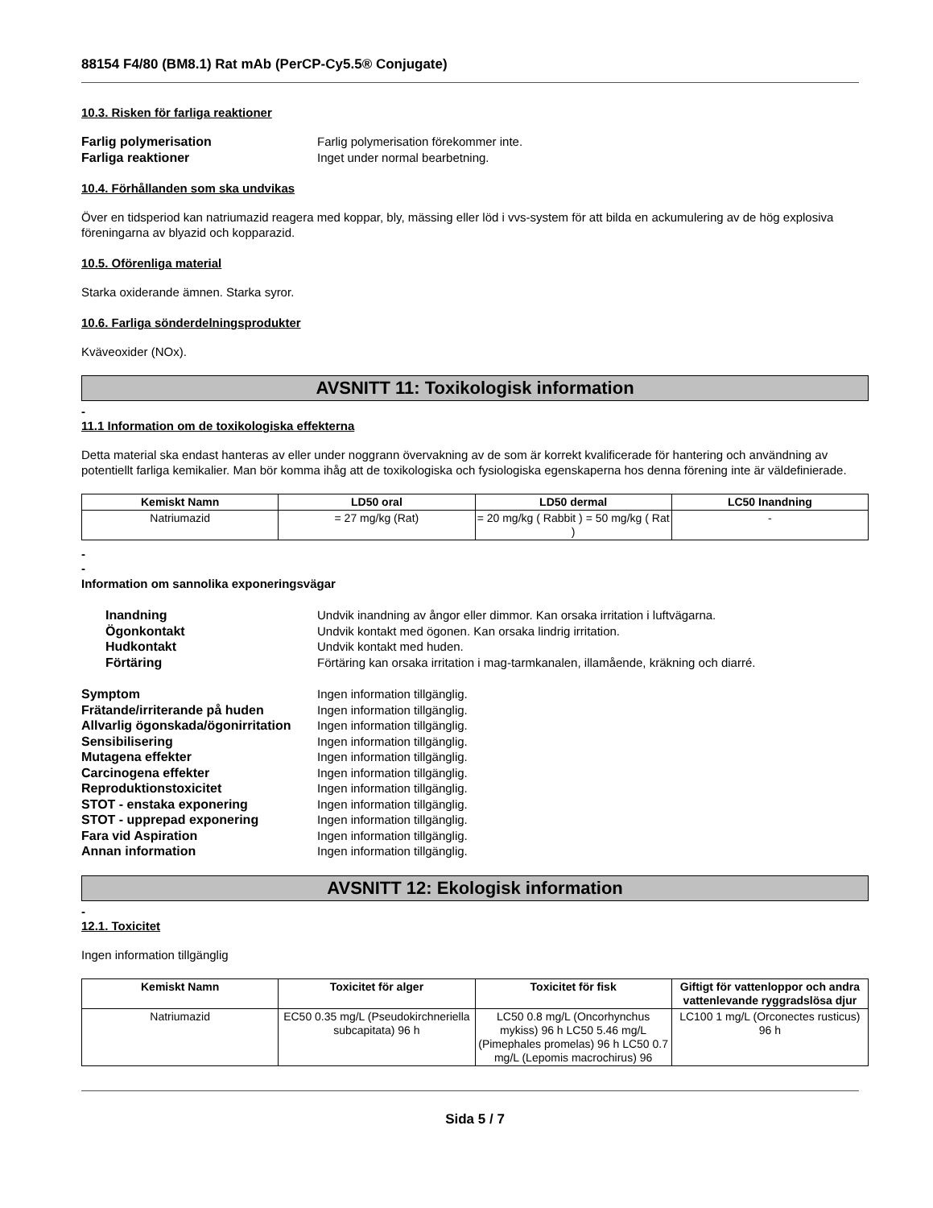88154 F4/80 (BM8.1) Rat mAb (PerCP-Cy5.5® Conjugate)
10.3. Risken för farliga reaktioner
Farlig polymerisation Farlig polymerisation förekommer inte. Farliga reaktioner Inget under normal bearbetning.
10.4. Förhållanden som ska undvikas
Över en tidsperiod kan natriumazid reagera med koppar, bly, mässing eller löd i vvs-system för att bilda en ackumulering av de hög explosiva föreningarna av blyazid och kopparazid.
10.5. Oförenliga material
Starka oxiderande ämnen. Starka syror.
10.6. Farliga sönderdelningsprodukter
Kväveoxider (NOx).
AVSNITT 11: Toxikologisk information
-
11.1 Information om de toxikologiska effekterna
Detta material ska endast hanteras av eller under noggrann övervakning av de som är korrekt kvalificerade för hantering och användning av potentiellt farliga kemikalier. Man bör komma ihåg att de toxikologiska och fysiologiska egenskaperna hos denna förening inte är väldefinierade.
| Kemiskt Namn | LD50 oral | LD50 dermal | LC50 Inandning |
| --- | --- | --- | --- |
| Natriumazid | = 27 mg/kg (Rat) | = 20 mg/kg ( Rabbit ) = 50 mg/kg ( Rat ) | - |
-
-
Information om sannolika exponeringsvägar
Inandning Undvik inandning av ångor eller dimmor. Kan orsaka irritation i luftvägarna. Ögonkontakt Undvik kontakt med ögonen. Kan orsaka lindrig irritation. Hudkontakt Undvik kontakt med huden. Förtäring Förtäring kan orsaka irritation i mag-tarmkanalen, illamående, kräkning och diarré.
Symptom Ingen information tillgänglig. Frätande/irriterande på huden Ingen information tillgänglig. Allvarlig ögonskada/ögonirritation Ingen information tillgänglig. Sensibilisering Ingen information tillgänglig. Mutagena effekter Ingen information tillgänglig. Carcinogena effekter Ingen information tillgänglig. Reproduktionstoxicitet Ingen information tillgänglig. STOT - enstaka exponering Ingen information tillgänglig. STOT - upprepad exponering Ingen information tillgänglig. Fara vid Aspiration Ingen information tillgänglig. Annan information Ingen information tillgänglig.
AVSNITT 12: Ekologisk information
-
12.1. Toxicitet
Ingen information tillgänglig
| Kemiskt Namn | Toxicitet för alger | Toxicitet för fisk | Giftigt för vattenloppor och andra vattenlevande ryggradslösa djur |
| --- | --- | --- | --- |
| Natriumazid | EC50 0.35 mg/L (Pseudokirchneriella subcapitata) 96 h | LC50 0.8 mg/L (Oncorhynchus mykiss) 96 h LC50 5.46 mg/L (Pimephales promelas) 96 h LC50 0.7 mg/L (Lepomis macrochirus) 96 | LC100 1 mg/L (Orconectes rusticus) 96 h |
Sida 5 / 7